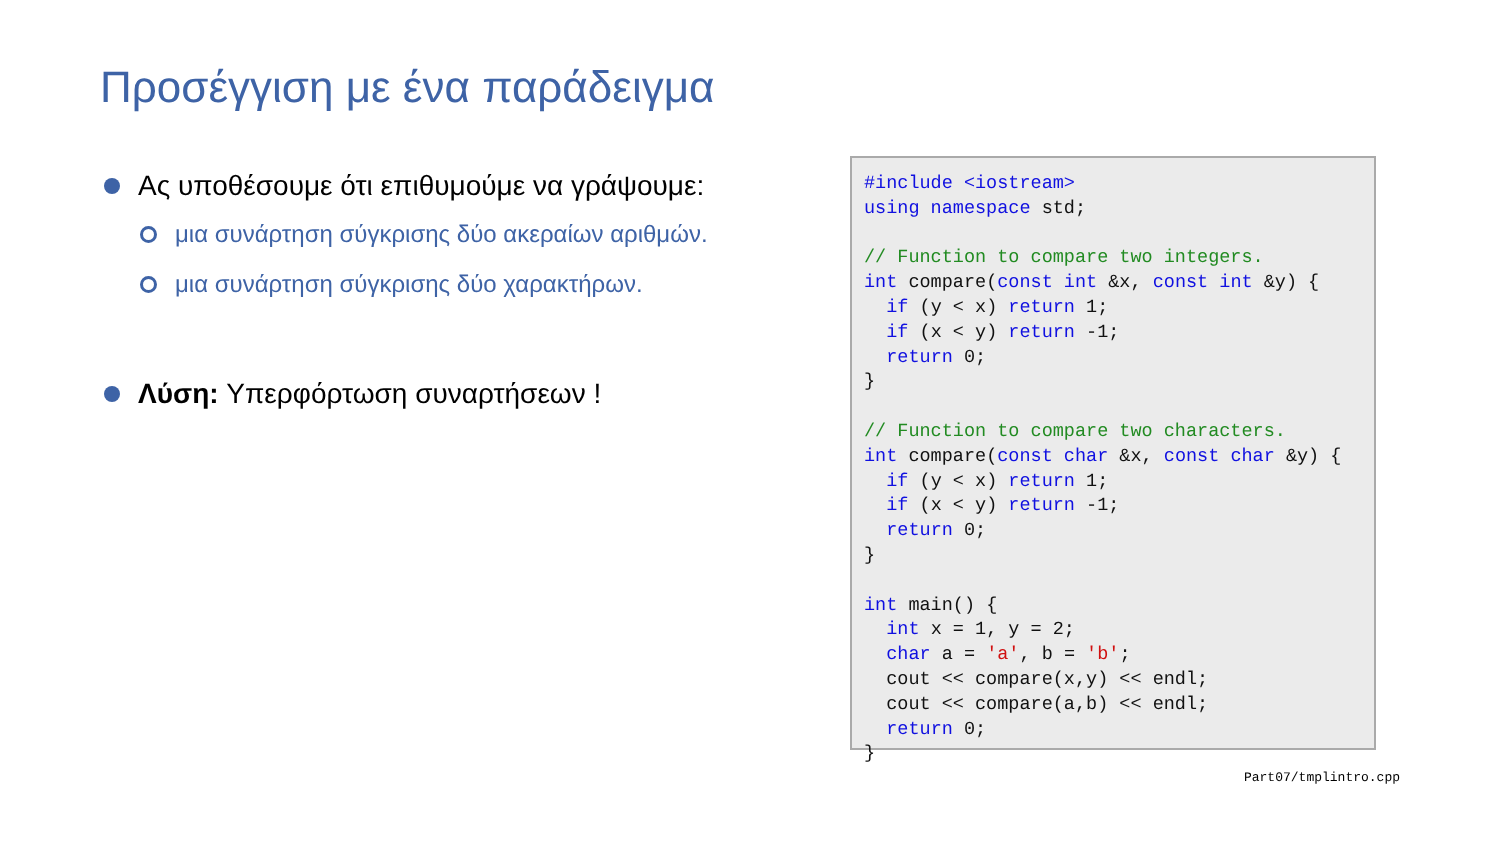Προσέγγιση με ένα παράδειγμα
Ας υποθέσουμε ότι επιθυμούμε να γράψουμε:
μια συνάρτηση σύγκρισης δύο ακεραίων αριθμών.
μια συνάρτηση σύγκρισης δύο χαρακτήρων.
Λύση: Υπερφόρτωση συναρτήσεων !
#include <iostream> using namespace std; // Function to compare two integers. int compare(const int &x, const int &y) { if (y < x) return 1; if (x < y) return -1; return 0; } // Function to compare two characters. int compare(const char &x, const char &y) { if (y < x) return 1; if (x < y) return -1; return 0; } int main() { int x = 1, y = 2; char a = 'a', b = 'b'; cout << compare(x,y) << endl; cout << compare(a,b) << endl; return 0; }
Part07/tmplintro.cpp